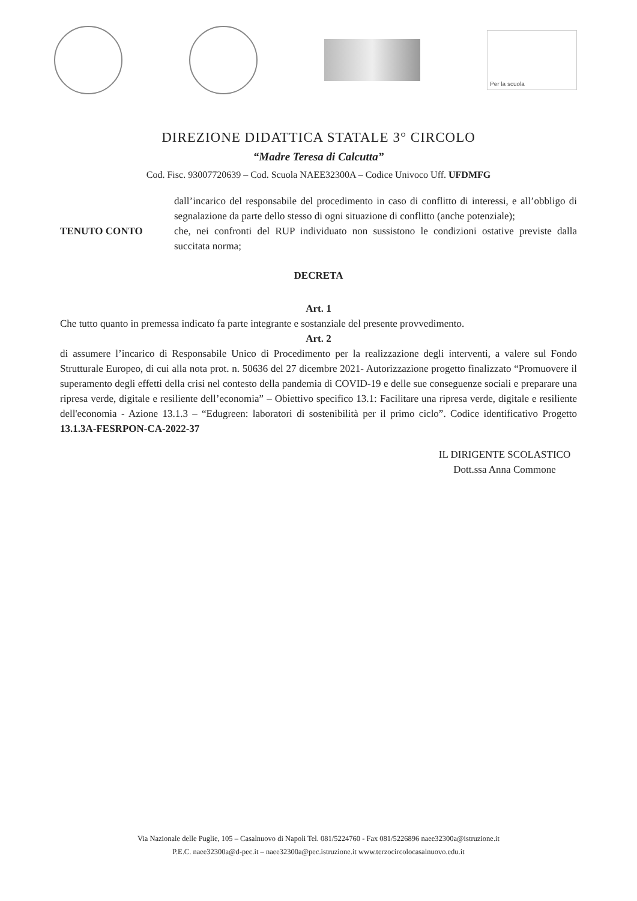Per la scuola
DIREZIONE DIDATTICA STATALE 3° CIRCOLO
“Madre Teresa di Calcutta”
Cod. Fisc. 93007720639 – Cod. Scuola NAEE32300A – Codice Univoco Uff. UFDMFG
dall’incarico del responsabile del procedimento in caso di conflitto di interessi, e all’obbligo di segnalazione da parte dello stesso di ogni situazione di conflitto (anche potenziale);
TENUTO CONTO che, nei confronti del RUP individuato non sussistono le condizioni ostative previste dalla succitata norma;
DECRETA
Art. 1
Che tutto quanto in premessa indicato fa parte integrante e sostanziale del presente provvedimento.
Art. 2
di assumere l’incarico di Responsabile Unico di Procedimento per la realizzazione degli interventi, a valere sul Fondo Strutturale Europeo, di cui alla nota prot. n. 50636 del 27 dicembre 2021- Autorizzazione progetto finalizzato “Promuovere il superamento degli effetti della crisi nel contesto della pandemia di COVID-19 e delle sue conseguenze sociali e preparare una ripresa verde, digitale e resiliente dell’economia” – Obiettivo specifico 13.1: Facilitare una ripresa verde, digitale e resiliente dell'economia - Azione 13.1.3 – “Edugreen: laboratori di sostenibilità per il primo ciclo”. Codice identificativo Progetto 13.1.3A-FESRPON-CA-2022-37
IL DIRIGENTE SCOLASTICO
Dott.ssa Anna Commone
Via Nazionale delle Puglie, 105 – Casalnuovo di Napoli Tel. 081/5224760 - Fax 081/5226896 naee32300a@istruzione.it
P.E.C. naee32300a@d-pec.it – naee32300a@pec.istruzione.it www.terzocircolocasalnuovo.edu.it